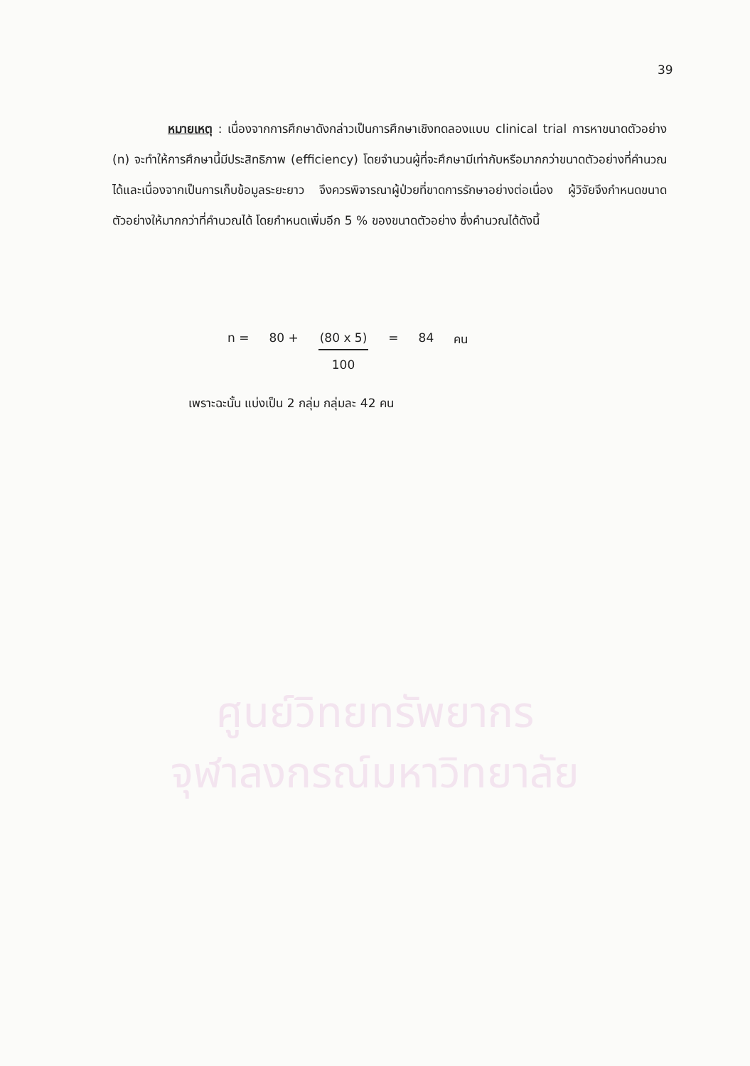39
หมายเหตุ : เนื่องจากการศึกษาดังกล่าวเป็นการศึกษาเชิงทดลองแบบ clinical trial การหาขนาดตัวอย่าง (n) จะทำให้การศึกษานี้มีประสิทธิภาพ (efficiency) โดยจำนวนผู้ที่จะศึกษามีเท่ากับหรือมากกว่าขนาดตัวอย่างที่คำนวณได้และเนื่องจากเป็นการเก็บข้อมูลระยะยาว จึงควรพิจารณาผู้ป่วยที่ขาดการรักษาอย่างต่อเนื่อง ผู้วิจัยจึงกำหนดขนาดตัวอย่างให้มากกว่าที่คำนวณได้ โดยกำหนดเพิ่มอีก 5 % ของขนาดตัวอย่าง ซึ่งคำนวณได้ดังนี้
n = 80 + (80 x 5) 100 = 84 คน
เพราะฉะนั้น แบ่งเป็น 2 กลุ่ม กลุ่มละ 42 คน
ศูนย์วิทยทรัพยากร
จุฬาลงกรณ์มหาวิทยาลัย